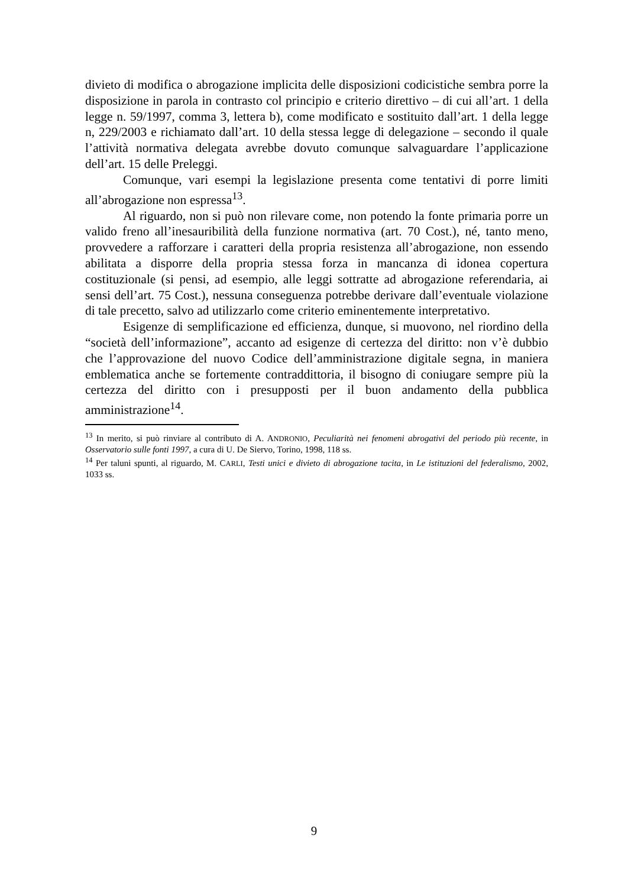divieto di modifica o abrogazione implicita delle disposizioni codicistiche sembra porre la disposizione in parola in contrasto col principio e criterio direttivo – di cui all’art. 1 della legge n. 59/1997, comma 3, lettera b), come modificato e sostituito dall’art. 1 della legge n, 229/2003 e richiamato dall’art. 10 della stessa legge di delegazione – secondo il quale l’attività normativa delegata avrebbe dovuto comunque salvaguardare l’applicazione dell’art. 15 delle Preleggi.
Comunque, vari esempi la legislazione presenta come tentativi di porre limiti all’abrogazione non espressa<sup>13</sup>.
Al riguardo, non si può non rilevare come, non potendo la fonte primaria porre un valido freno all’inesauribilità della funzione normativa (art. 70 Cost.), né, tanto meno, provvedere a rafforzare i caratteri della propria resistenza all’abrogazione, non essendo abilitata a disporre della propria stessa forza in mancanza di idonea copertura costituzionale (si pensi, ad esempio, alle leggi sottratte ad abrogazione referendaria, ai sensi dell’art. 75 Cost.), nessuna conseguenza potrebbe derivare dall’eventuale violazione di tale precetto, salvo ad utilizzarlo come criterio eminentemente interpretativo.
Esigenze di semplificazione ed efficienza, dunque, si muovono, nel riordino della “società dell’informazione”, accanto ad esigenze di certezza del diritto: non v’è dubbio che l’approvazione del nuovo Codice dell’amministrazione digitale segna, in maniera emblematica anche se fortemente contraddittoria, il bisogno di coniugare sempre più la certezza del diritto con i presupposti per il buon andamento della pubblica amministrazione<sup>14</sup>.
<sup>13</sup> In merito, si può rinviare al contributo di A. ANDRONIO, Peculiarità nei fenomeni abrogativi del periodo più recente, in Osservatorio sulle fonti 1997, a cura di U. De Siervo, Torino, 1998, 118 ss.
<sup>14</sup> Per taluni spunti, al riguardo, M. CARLI, Testi unici e divieto di abrogazione tacita, in Le istituzioni del federalismo, 2002, 1033 ss.
9